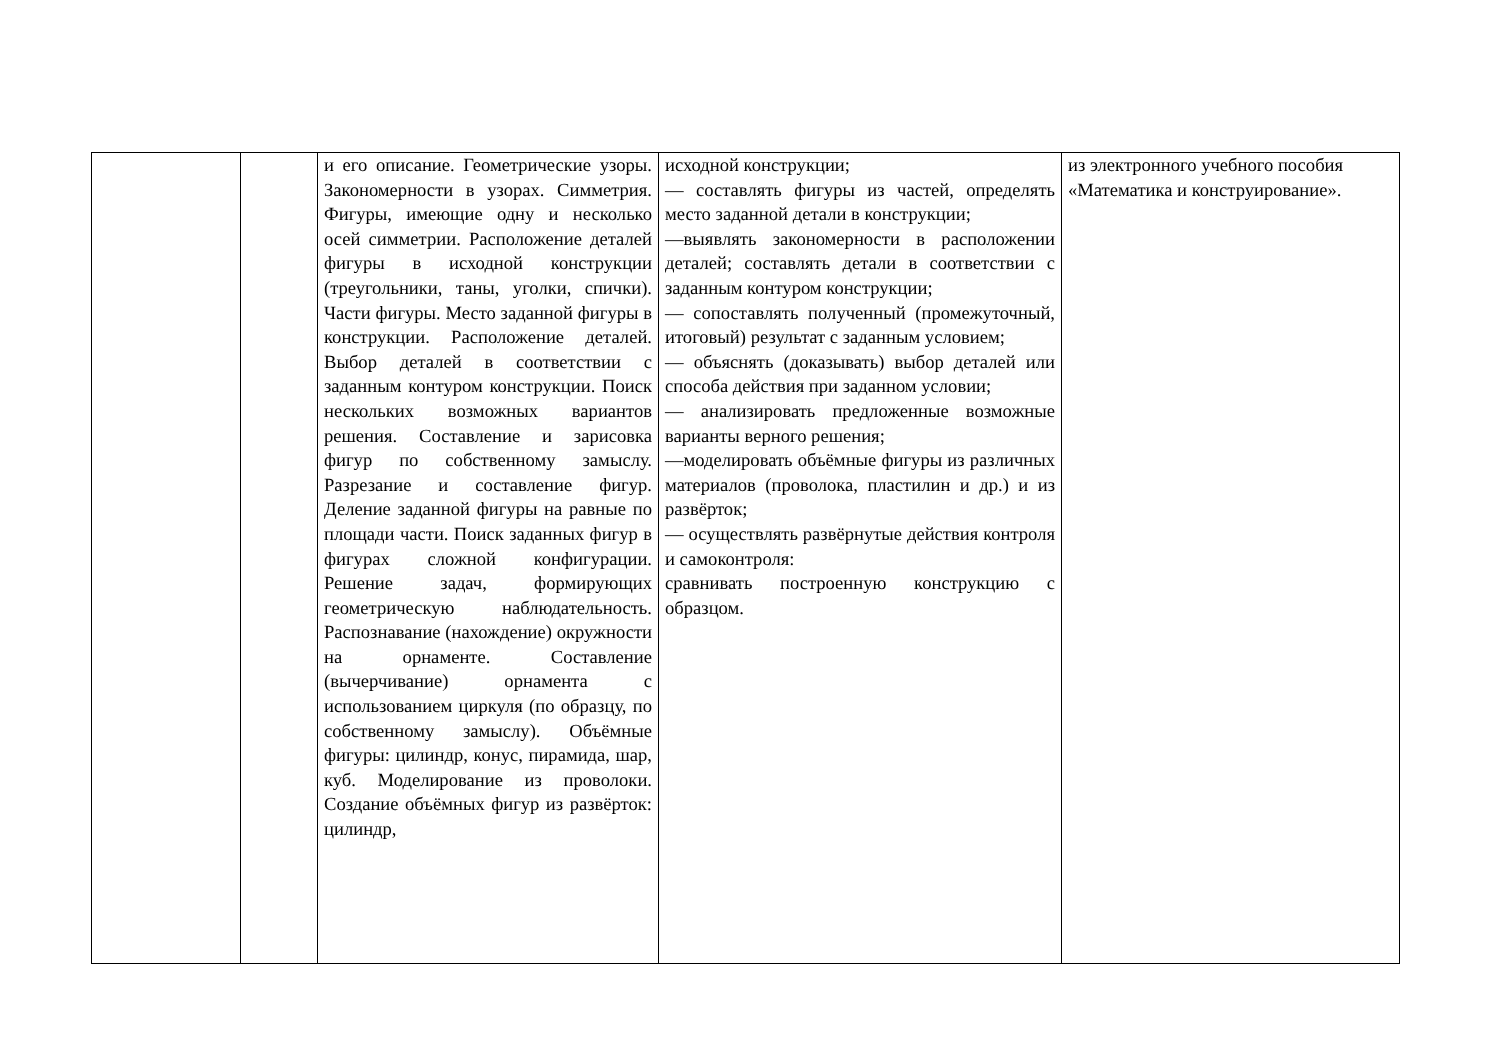| | | и его описание. Геометрические узоры. Закономерности в узорах. Симметрия. Фигуры, имеющие одну и несколько осей симметрии. Расположение деталей фигуры в исходной конструкции (треугольники, таны, уголки, спички). Части фигуры. Место заданной фигуры в конструкции. Расположение деталей. Выбор деталей в соответствии с заданным контуром конструкции. Поиск нескольких возможных вариантов решения. Составление и зарисовка фигур по собственному замыслу. Разрезание и составление фигур. Деление заданной фигуры на равные по площади части. Поиск заданных фигур в фигурах сложной конфигурации. Решение задач, формирующих геометрическую наблюдательность. Распознавание (нахождение) окружности на орнаменте. Составление (вычерчивание) орнамента с использованием циркуля (по образцу, по собственному замыслу). Объёмные фигуры: цилиндр, конус, пирамида, шар, куб. Моделирование из проволоки. Создание объёмных фигур из развёрток: цилиндр, | исходной конструкции; — составлять фигуры из частей, определять место заданной детали в конструкции; —выявлять закономерности в расположении деталей; составлять детали в соответствии с заданным контуром конструкции; — сопоставлять полученный (промежуточный, итоговый) результат с заданным условием; — объяснять (доказывать) выбор деталей или способа действия при заданном условии; — анализировать предложенные возможные варианты верного решения; —моделировать объёмные фигуры из различных материалов (проволока, пластилин и др.) и из развёрток; — осуществлять развёрнутые действия контроля и самоконтроля: сравнивать построенную конструкцию с образцом. | из электронного учебного пособия «Математика и конструирование». |